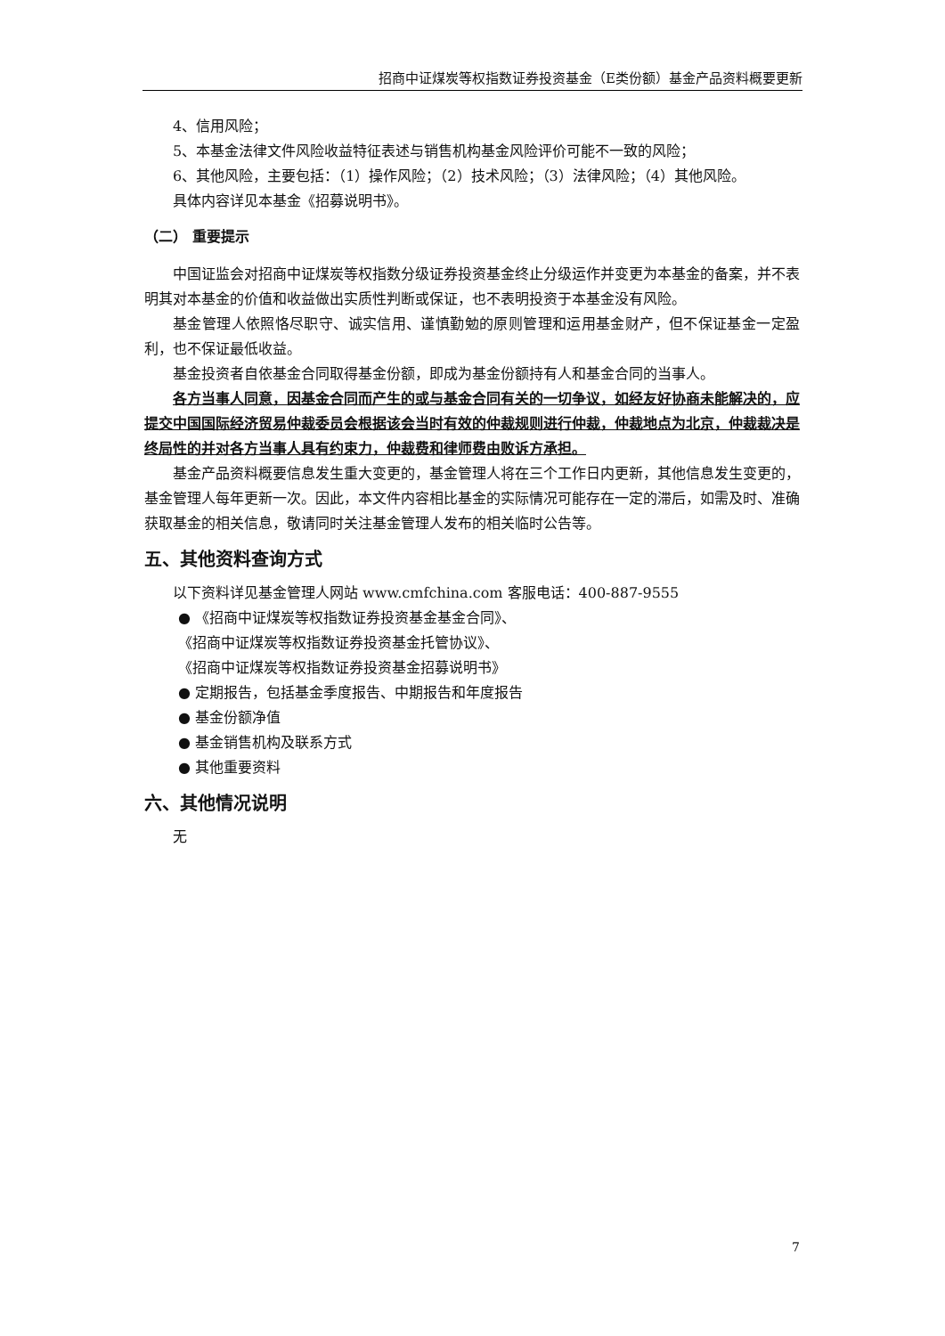招商中证煤炭等权指数证券投资基金（E类份额）基金产品资料概要更新
4、信用风险；
5、本基金法律文件风险收益特征表述与销售机构基金风险评价可能不一致的风险；
6、其他风险，主要包括：（1）操作风险；（2）技术风险；（3）法律风险；（4）其他风险。
具体内容详见本基金《招募说明书》。
（二） 重要提示
中国证监会对招商中证煤炭等权指数分级证券投资基金终止分级运作并变更为本基金的备案，并不表明其对本基金的价值和收益做出实质性判断或保证，也不表明投资于本基金没有风险。
基金管理人依照恪尽职守、诚实信用、谨慎勤勉的原则管理和运用基金财产，但不保证基金一定盈利，也不保证最低收益。
基金投资者自依基金合同取得基金份额，即成为基金份额持有人和基金合同的当事人。
各方当事人同意，因基金合同而产生的或与基金合同有关的一切争议，如经友好协商未能解决的，应提交中国国际经济贸易仲裁委员会根据该会当时有效的仲裁规则进行仲裁，仲裁地点为北京，仲裁裁决是终局性的并对各方当事人具有约束力，仲裁费和律师费由败诉方承担。
基金产品资料概要信息发生重大变更的，基金管理人将在三个工作日内更新，其他信息发生变更的，基金管理人每年更新一次。因此，本文件内容相比基金的实际情况可能存在一定的滞后，如需及时、准确获取基金的相关信息，敬请同时关注基金管理人发布的相关临时公告等。
五、其他资料查询方式
以下资料详见基金管理人网站 www.cmfchina.com 客服电话：400-887-9555
● 《招商中证煤炭等权指数证券投资基金基金合同》、
《招商中证煤炭等权指数证券投资基金托管协议》、
《招商中证煤炭等权指数证券投资基金招募说明书》
● 定期报告，包括基金季度报告、中期报告和年度报告
● 基金份额净值
● 基金销售机构及联系方式
● 其他重要资料
六、其他情况说明
无
7